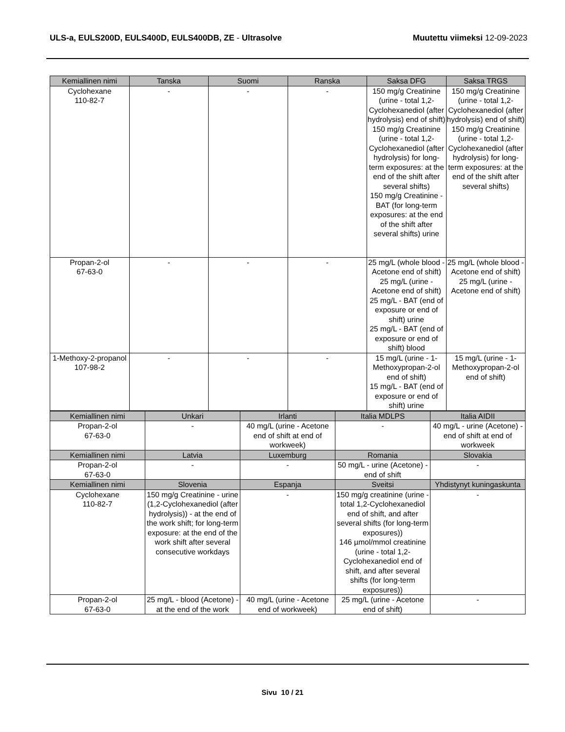ULS-a, EULS200D, EULS400D, EULS400DB, ZE - Ultrasolve
Muutettu viimeksi 12-09-2023
| Kemiallinen nimi | Tanska | Suomi | Ranska | Saksa DFG | Saksa TRGS |
| --- | --- | --- | --- | --- | --- |
| Cyclohexane 110-82-7 | - | - | - | 150 mg/g Creatinine (urine - total 1,2-Cyclohexanediol (after hydrolysis) end of shift) 150 mg/g Creatinine (urine - total 1,2-Cyclohexanediol (after hydrolysis) for long-term exposures: at the end of the shift after several shifts) 150 mg/g Creatinine - BAT (for long-term exposures: at the end of the shift after several shifts) urine | 150 mg/g Creatinine (urine - total 1,2-Cyclohexanediol (after hydrolysis) end of shift) 150 mg/g Creatinine (urine - total 1,2-Cyclohexanediol (after hydrolysis) for long-term exposures: at the end of the shift after several shifts) |
| Propan-2-ol 67-63-0 | - | - | - | 25 mg/L (whole blood - Acetone end of shift) 25 mg/L (urine - Acetone end of shift) 25 mg/L - BAT (end of exposure or end of shift) urine 25 mg/L - BAT (end of exposure or end of shift) blood | 25 mg/L (whole blood - Acetone end of shift) 25 mg/L (urine - Acetone end of shift) |
| 1-Methoxy-2-propanol 107-98-2 | - | - | - | 15 mg/L (urine - 1-Methoxypropan-2-ol end of shift) 15 mg/L - BAT (end of exposure or end of shift) urine | 15 mg/L (urine - 1-Methoxypropan-2-ol end of shift) |
| Kemiallinen nimi | Unkari | Irlanti | Italia MDLPS | Italia AIDII |
| --- | --- | --- | --- | --- |
| Propan-2-ol 67-63-0 | - | 40 mg/L (urine - Acetone end of shift at end of workweek) | - | 40 mg/L - urine (Acetone) - end of shift at end of workweek |
| Kemiallinen nimi | Latvia | Luxemburg | Romania | Slovakia |
| Propan-2-ol 67-63-0 | - | - | 50 mg/L - urine (Acetone) - end of shift | - |
| Kemiallinen nimi | Slovenia | Espanja | Sveitsi | Yhdistynyt kuningaskunta |
| Cyclohexane 110-82-7 | 150 mg/g Creatinine - urine (1,2-Cyclohexanediol (after hydrolysis)) - at the end of the work shift; for long-term exposure: at the end of the work shift after several consecutive workdays | - | 150 mg/g creatinine (urine - total 1,2-Cyclohexanediol end of shift, and after several shifts (for long-term exposures)) 146 µmol/mmol creatinine (urine - total 1,2-Cyclohexanediol end of shift, and after several shifts (for long-term exposures)) | - |
| Propan-2-ol 67-63-0 | 25 mg/L - blood (Acetone) - at the end of the work | 40 mg/L (urine - Acetone end of workweek) | 25 mg/L (urine - Acetone end of shift) | - |
Sivu 10 / 21